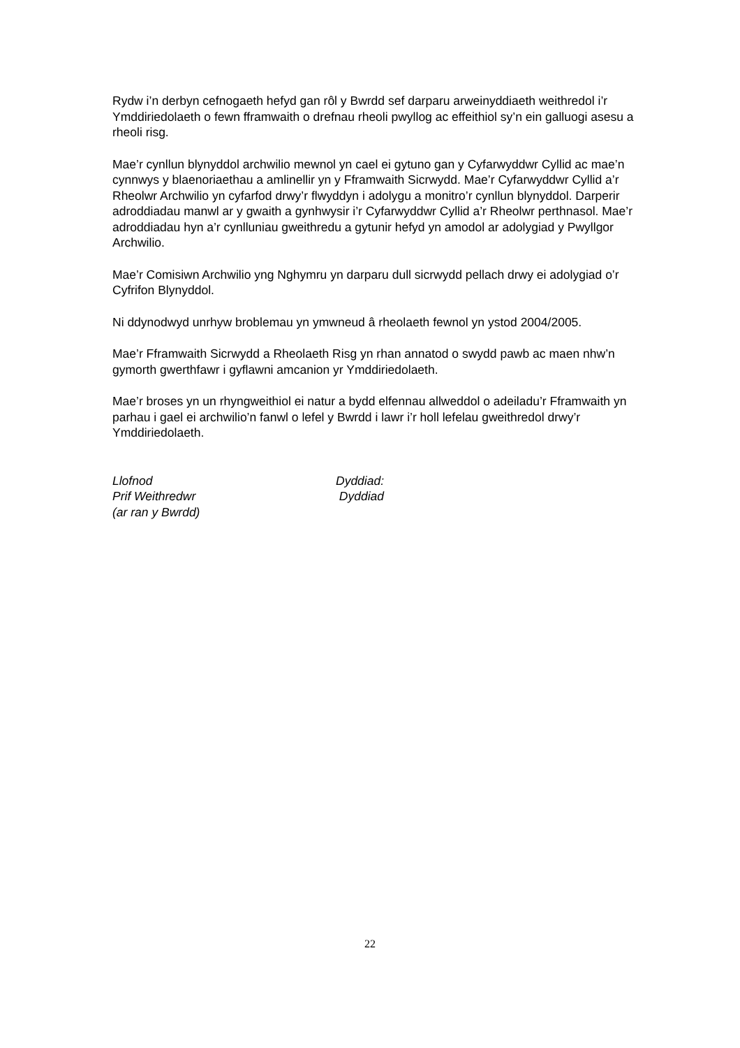Rydw i’n derbyn cefnogaeth hefyd gan rôl y Bwrdd sef darparu arweinyddiaeth weithredol i’r Ymddiriedolaeth o fewn fframwaith o drefnau rheoli pwyllog ac effeithiol sy’n ein galluogi asesu a rheoli risg.
Mae’r cynllun blynyddol archwilio mewnol yn cael ei gytuno gan y Cyfarwyddwr Cyllid ac mae’n cynnwys y blaenoriaethau a amlinellir yn y Fframwaith Sicrwydd. Mae’r Cyfarwyddwr Cyllid a’r Rheolwr Archwilio yn cyfarfod drwy’r flwyddyn i adolygu a monitro’r cynllun blynyddol. Darperir adroddiadau manwl ar y gwaith a gynhwysir i’r Cyfarwyddwr Cyllid a’r Rheolwr perthnasol. Mae’r adroddiadau hyn a’r cynlluniau gweithredu a gytunir hefyd yn amodol ar adolygiad y Pwyllgor Archwilio.
Mae’r Comisiwn Archwilio yng Nghymru yn darparu dull sicrwydd pellach drwy ei adolygiad o’r Cyfrifon Blynyddol.
Ni ddynodwyd unrhyw broblemau yn ymwneud â rheolaeth fewnol yn ystod 2004/2005.
Mae’r Fframwaith Sicrwydd a Rheolaeth Risg yn rhan annatod o swydd pawb ac maen nhw’n gymorth gwerthfawr i gyflawni amcanion yr Ymddiriedolaeth.
Mae’r broses yn un rhyngweithiol ei natur a bydd elfennau allweddol o adeiladu’r Fframwaith yn parhau i gael ei archwilio’n fanwl o lefel y Bwrdd i lawr i’r holl lefelau gweithredol drwy’r Ymddiriedolaeth.
Llofnod
Prif Weithredwr
(ar ran y Bwrdd)
Dyddiad:
Dyddiad
22